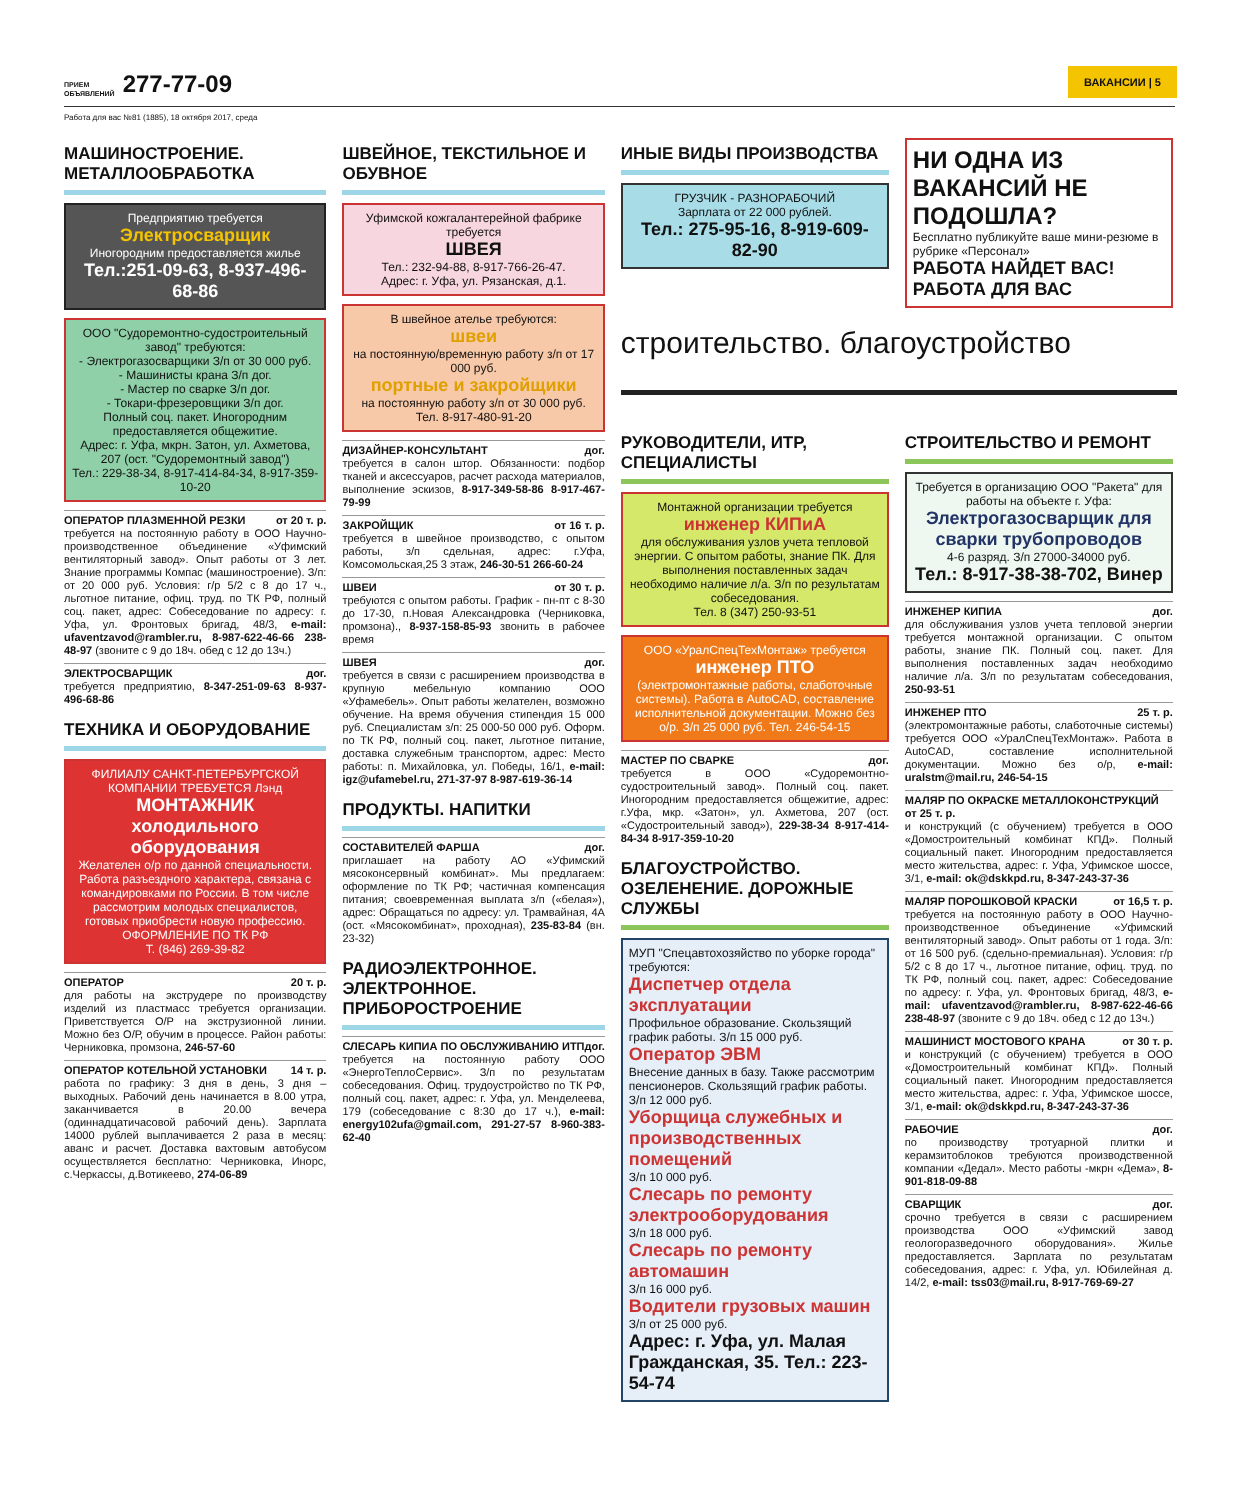ПРИЕМ
ОБЪЯВЛЕНИЙ 277-77-09 ВАКАНСИИ | 5
Работа для вас №81 (1885), 18 октября 2017, среда
МАШИНОСТРОЕНИЕ. МЕТАЛЛООБРАБОТКА
Предприятию требуется
Электросварщик
Иногородним предоставляется жилье
Тел.:251-09-63, 8-937-496-68-86
ООО "Судоремонтно-судостроительный завод" требуются:
- Электрогазосварщики З/п от 30 000 руб.
- Машинисты крана З/п дог.
- Мастер по сварке З/п дог.
- Токари-фрезеровщики З/п дог.
Полный соц. пакет. Иногородним предоставляется общежитие.
Адрес: г. Уфа, мкрн. Затон, ул. Ахметова, 207 (ост. "Судоремонтный завод")
Тел.: 229-38-34, 8-917-414-84-34, 8-917-359-10-20
ОПЕРАТОР ПЛАЗМЕННОЙ РЕЗКИ от 20 т. р.
требуется на постоянную работу в ООО Научно-производственное объединение «Уфимский вентиляторный завод». Опыт работы от 3 лет. Знание программы Компас (машиностроение). З/п: от 20 000 руб. Условия: г/р 5/2 с 8 до 17 ч., льготное питание, офиц. труд. по ТК РФ, полный соц. пакет, адрес: Собеседование по адресу: г. Уфа, ул. Фронтовых бригад, 48/3, e-mail: ufaventzavod@rambler.ru, 8-987-622-46-66 238-48-97 (звоните с 9 до 18ч. обед с 12 до 13ч.)
ЭЛЕКТРОСВАРЩИК дог.
требуется предприятию, 8-347-251-09-63 8-937-496-68-86
ТЕХНИКА И ОБОРУДОВАНИЕ
ФИЛИАЛУ САНКТ-ПЕТЕРБУРГСКОЙ КОМПАНИИ ТРЕБУЕТСЯ Лэнд
МОНТАЖНИК холодильного оборудования
Желателен о/р по данной специальности. Работа разъездного характера, связана с командировками по России. В том числе рассмотрим молодых специалистов, готовых приобрести новую профессию. ОФОРМЛЕНИЕ ПО ТК РФ
Т. (846) 269-39-82
ОПЕРАТОР 20 т. р.
для работы на экструдере по производству изделий из пластмасс требуется организации. Приветствуется О/Р на экструзионной линии. Можно без О/Р, обучим в процессе. Район работы: Черниковка, промзона, 246-57-60
ОПЕРАТОР КОТЕЛЬНОЙ УСТАНОВКИ 14 т. р.
работа по графику: 3 дня в день, 3 дня – выходных. Рабочий день начинается в 8.00 утра, заканчивается в 20.00 вечера (одиннадцатичасовой рабочий день). Зарплата 14000 рублей выплачивается 2 раза в месяц: аванс и расчет. Доставка вахтовым автобусом осуществляется бесплатно: Черниковка, Инорс, с.Черкассы, д.Вотикеево, 274-06-89
ШВЕЙНОЕ, ТЕКСТИЛЬНОЕ И ОБУВНОЕ
Уфимской кожгалантерейной фабрике требуется
ШВЕЯ
Тел.: 232-94-88, 8-917-766-26-47.
Адрес: г. Уфа, ул. Рязанская, д.1.
В швейное ателье требуются:
швеи
на постоянную/временную работу з/п от 17 000 руб.
портные и закройщики
на постоянную работу з/п от 30 000 руб.
Тел. 8-917-480-91-20
ДИЗАЙНЕР-КОНСУЛЬТАНТ дог.
требуется в салон штор. Обязанности: подбор тканей и аксессуаров, расчет расхода материалов, выполнение эскизов, 8-917-349-58-86 8-917-467-79-99
ЗАКРОЙЩИК от 16 т. р.
требуется в швейное производство, с опытом работы, з/п сдельная, адрес: г.Уфа, Комсомольская,25 3 этаж, 246-30-51 266-60-24
ШВЕИ от 30 т. р.
требуются с опытом работы. График - пн-пт с 8-30 до 17-30, п.Новая Александровка (Черниковка, промзона)., 8-937-158-85-93 звонить в рабочее время
ШВЕЯ дог.
требуется в связи с расширением производства в крупную мебельную компанию ООО «Уфамебель». Опыт работы желателен, возможно обучение. На время обучения стипендия 15 000 руб. Специалистам з/п: 25 000-50 000 руб. Оформ. по ТК РФ, полный соц. пакет, льготное питание, доставка служебным транспортом, адрес: Место работы: п. Михайловка, ул. Победы, 16/1, e-mail: igz@ufamebel.ru, 271-37-97 8-987-619-36-14
ПРОДУКТЫ. НАПИТКИ
СОСТАВИТЕЛЕЙ ФАРША дог.
приглашает на работу АО «Уфимский мясоконсервный комбинат». Мы предлагаем: оформление по ТК РФ; частичная компенсация питания; своевременная выплата з/п («белая»), адрес: Обращаться по адресу: ул. Трамвайная, 4А (ост. «Мясокомбинат», проходная), 235-83-84 (вн. 23-32)
РАДИОЭЛЕКТРОННОЕ. ЭЛЕКТРОННОЕ. ПРИБОРОСТРОЕНИЕ
СЛЕСАРЬ КИПИА ПО ОБСЛУЖИВАНИЮ ИТП дог.
требуется на постоянную работу ООО «ЭнергоТеплоСервис». З/п по результатам собеседования. Офиц. трудоустройство по ТК РФ, полный соц. пакет, адрес: г. Уфа, ул. Менделеева, 179 (собеседование с 8:30 до 17 ч.), e-mail: energy102ufa@gmail.com, 291-27-57 8-960-383-62-40
ИНЫЕ ВИДЫ ПРОИЗВОДСТВА
ГРУЗЧИК - РАЗНОРАБОЧИЙ
Зарплата от 22 000 рублей.
Тел.: 275-95-16, 8-919-609-82-90
НИ ОДНА ИЗ ВАКАНСИЙ НЕ ПОДОШЛА?
Бесплатно публикуйте ваше мини-резюме в рубрике «Персонал»
РАБОТА НАЙДЕТ ВАС! РАБОТА ДЛЯ ВАС
строительство. благоустройство
РУКОВОДИТЕЛИ, ИТР, СПЕЦИАЛИСТЫ
Монтажной организации требуется
инженер КИПиА
для обслуживания узлов учета тепловой энергии. С опытом работы, знание ПК. Для выполнения поставленных задач необходимо наличие л/а. З/п по результатам собеседования.
Тел. 8 (347) 250-93-51
ООО «УралСпецТехМонтаж» требуется
инженер ПТО
(электромонтажные работы, слаботочные системы). Работа в AutoCAD, составление исполнительной документации. Можно без о/р. З/п 25 000 руб. Тел. 246-54-15
МАСТЕР ПО СВАРКЕ дог.
требуется в ООО «Судоремонтно-судостроительный завод». Полный соц. пакет. Иногородним предоставляется общежитие, адрес: г.Уфа, мкр. «Затон», ул. Ахметова, 207 (ост. «Судостроительный завод»), 229-38-34 8-917-414-84-34 8-917-359-10-20
БЛАГОУСТРОЙСТВО. ОЗЕЛЕНЕНИЕ. ДОРОЖНЫЕ СЛУЖБЫ
МУП "Спецавтохозяйство по уборке города" требуются:
Диспетчер отдела эксплуатации
Профильное образование. Скользящий график работы. З/п 15 000 руб.
Оператор ЭВМ
Внесение данных в базу. Также рассмотрим пенсионеров. Скользящий график работы. З/п 12 000 руб.
Уборщица служебных и производственных помещений
З/п 10 000 руб.
Слесарь по ремонту электрооборудования
З/п 18 000 руб.
Слесарь по ремонту автомашин
З/п 16 000 руб.
Водители грузовых машин
З/п от 25 000 руб.
Адрес: г. Уфа, ул. Малая Гражданская, 35. Тел.: 223-54-74
СТРОИТЕЛЬСТВО И РЕМОНТ
Требуется в организацию ООО "Ракета" для работы на объекте г. Уфа:
Электрогазосварщик для сварки трубопроводов
4-6 разряд. З/п 27000-34000 руб.
Тел.: 8-917-38-38-702, Винер
ИНЖЕНЕР КИПИА дог.
для обслуживания узлов учета тепловой энергии требуется монтажной организации. С опытом работы, знание ПК. Полный соц. пакет. Для выполнения поставленных задач необходимо наличие л/а. З/п по результатам собеседования, 250-93-51
ИНЖЕНЕР ПТО 25 т. р.
(электромонтажные работы, слаботочные системы) требуется ООО «УралСпецТехМонтаж». Работа в AutoCAD, составление исполнительной документации. Можно без о/р, e-mail: uralstm@mail.ru, 246-54-15
МАЛЯР ПО ОКРАСКЕ МЕТАЛЛОКОНСТРУКЦИЙ
от 25 т. р.
и конструкций (с обучением) требуется в ООО «Домостроительный комбинат КПД». Полный социальный пакет. Иногородним предоставляется место жительства, адрес: г. Уфа, Уфимское шоссе, 3/1, e-mail: ok@dskkpd.ru, 8-347-243-37-36
МАЛЯР ПОРОШКОВОЙ КРАСКИ от 16,5 т. р.
требуется на постоянную работу в ООО Научно-производственное объединение «Уфимский вентиляторный завод». Опыт работы от 1 года. З/п: от 16 500 руб. (сдельно-премиальная). Условия: г/р 5/2 с 8 до 17 ч., льготное питание, офиц. труд. по ТК РФ, полный соц. пакет, адрес: Собеседование по адресу: г. Уфа, ул. Фронтовых бригад, 48/3, e-mail: ufaventzavod@rambler.ru, 8-987-622-46-66 238-48-97 (звоните с 9 до 18ч. обед с 12 до 13ч.)
МАШИНИСТ МОСТОВОГО КРАНА от 30 т. р.
и конструкций (с обучением) требуется в ООО «Домостроительный комбинат КПД». Полный социальный пакет. Иногородним предоставляется место жительства, адрес: г. Уфа, Уфимское шоссе, 3/1, e-mail: ok@dskkpd.ru, 8-347-243-37-36
РАБОЧИЕ дог.
по производству тротуарной плитки и керамзитоблоков требуются производственной компании «Дедал». Место работы -мкрн «Дема», 8-901-818-09-88
СВАРЩИК дог.
срочно требуется в связи с расширением производства ООО «Уфимский завод геологоразведочного оборудования». Жилье предоставляется. Зарплата по результатам собеседования, адрес: г. Уфа, ул. Юбилейная д. 14/2, e-mail: tss03@mail.ru, 8-917-769-69-27